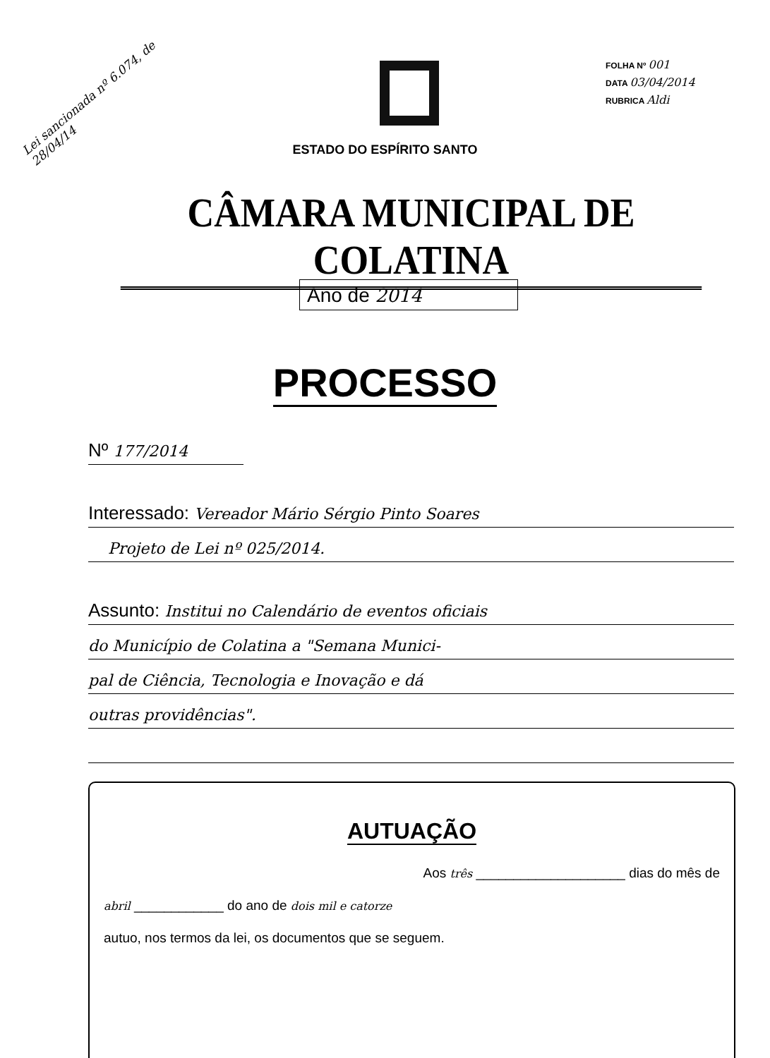Lei sancionada nº 6.074, de 28/04/14
FOLHA Nº 001
DATA 03/04/2014
RUBRICA Aldi
ESTADO DO ESPÍRITO SANTO
CÂMARA MUNICIPAL DE COLATINA
Ano de 2014
PROCESSO
Nº 177/2014
Interessado: Vereador Mário Sérgio Pinto Soares
Projeto de Lei nº 025/2014.
Assunto: Institui no Calendário de eventos oficiais
do Município de Colatina a "Semana Munici-
pal de Ciência, Tecnologia e Inovação e dá
outras providências".
AUTUAÇÃO
Aos três ____________________ dias do mês de
abril ____________ do ano de dois mil e catorze
autuo, nos termos da lei, os documentos que se seguem.